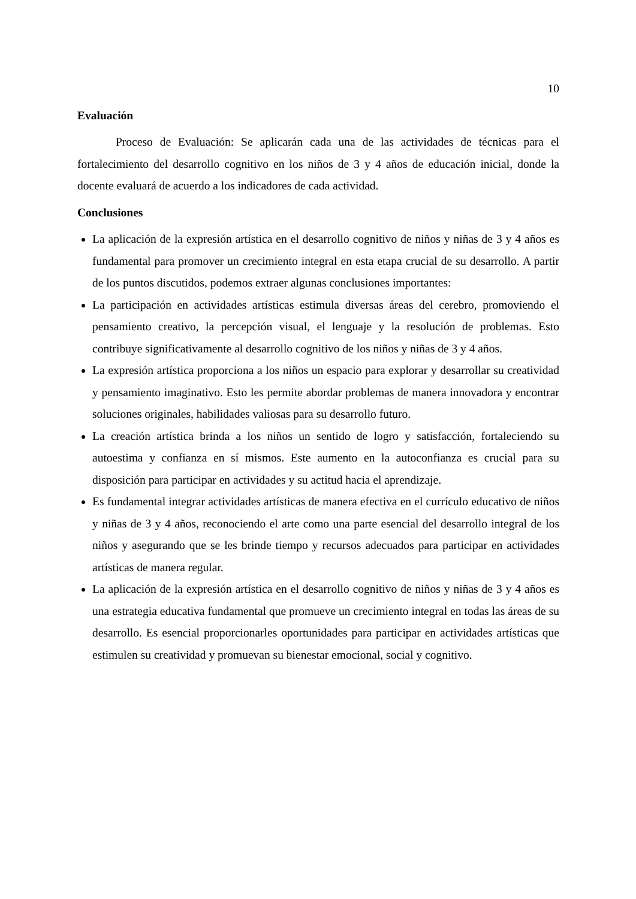10
Evaluación
Proceso de Evaluación: Se aplicarán cada una de las actividades de técnicas para el fortalecimiento del desarrollo cognitivo en los niños de 3 y 4 años de educación inicial, donde la docente evaluará de acuerdo a los indicadores de cada actividad.
Conclusiones
La aplicación de la expresión artística en el desarrollo cognitivo de niños y niñas de 3 y 4 años es fundamental para promover un crecimiento integral en esta etapa crucial de su desarrollo. A partir de los puntos discutidos, podemos extraer algunas conclusiones importantes:
La participación en actividades artísticas estimula diversas áreas del cerebro, promoviendo el pensamiento creativo, la percepción visual, el lenguaje y la resolución de problemas. Esto contribuye significativamente al desarrollo cognitivo de los niños y niñas de 3 y 4 años.
La expresión artística proporciona a los niños un espacio para explorar y desarrollar su creatividad y pensamiento imaginativo. Esto les permite abordar problemas de manera innovadora y encontrar soluciones originales, habilidades valiosas para su desarrollo futuro.
La creación artística brinda a los niños un sentido de logro y satisfacción, fortaleciendo su autoestima y confianza en sí mismos. Este aumento en la autoconfianza es crucial para su disposición para participar en actividades y su actitud hacia el aprendizaje.
Es fundamental integrar actividades artísticas de manera efectiva en el currículo educativo de niños y niñas de 3 y 4 años, reconociendo el arte como una parte esencial del desarrollo integral de los niños y asegurando que se les brinde tiempo y recursos adecuados para participar en actividades artísticas de manera regular.
La aplicación de la expresión artística en el desarrollo cognitivo de niños y niñas de 3 y 4 años es una estrategia educativa fundamental que promueve un crecimiento integral en todas las áreas de su desarrollo. Es esencial proporcionarles oportunidades para participar en actividades artísticas que estimulen su creatividad y promuevan su bienestar emocional, social y cognitivo.